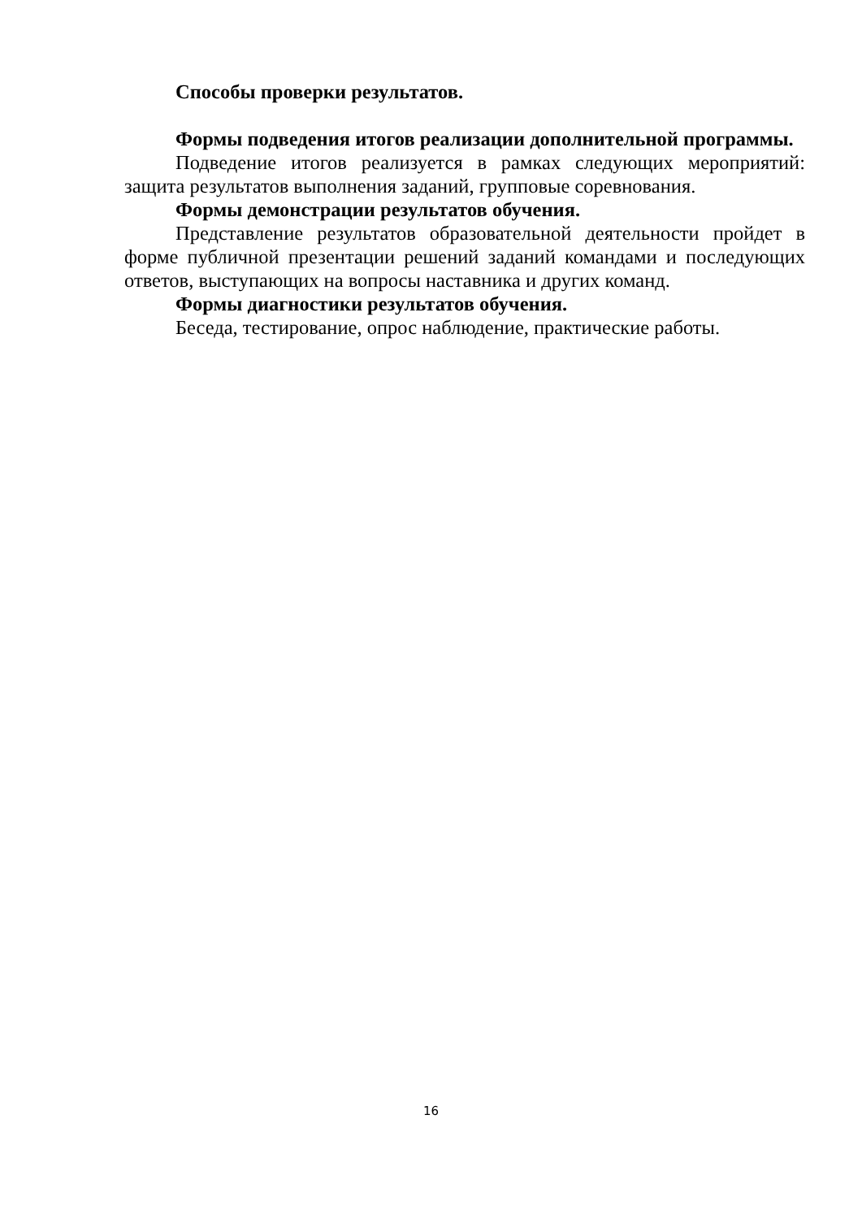Способы проверки результатов.
Формы подведения итогов реализации дополнительной программы.
Подведение итогов реализуется в рамках следующих мероприятий: защита результатов выполнения заданий, групповые соревнования.
Формы демонстрации результатов обучения.
Представление результатов образовательной деятельности пройдет в форме публичной презентации решений заданий командами и последующих ответов, выступающих на вопросы наставника и других команд.
Формы диагностики результатов обучения.
Беседа, тестирование, опрос наблюдение, практические работы.
16